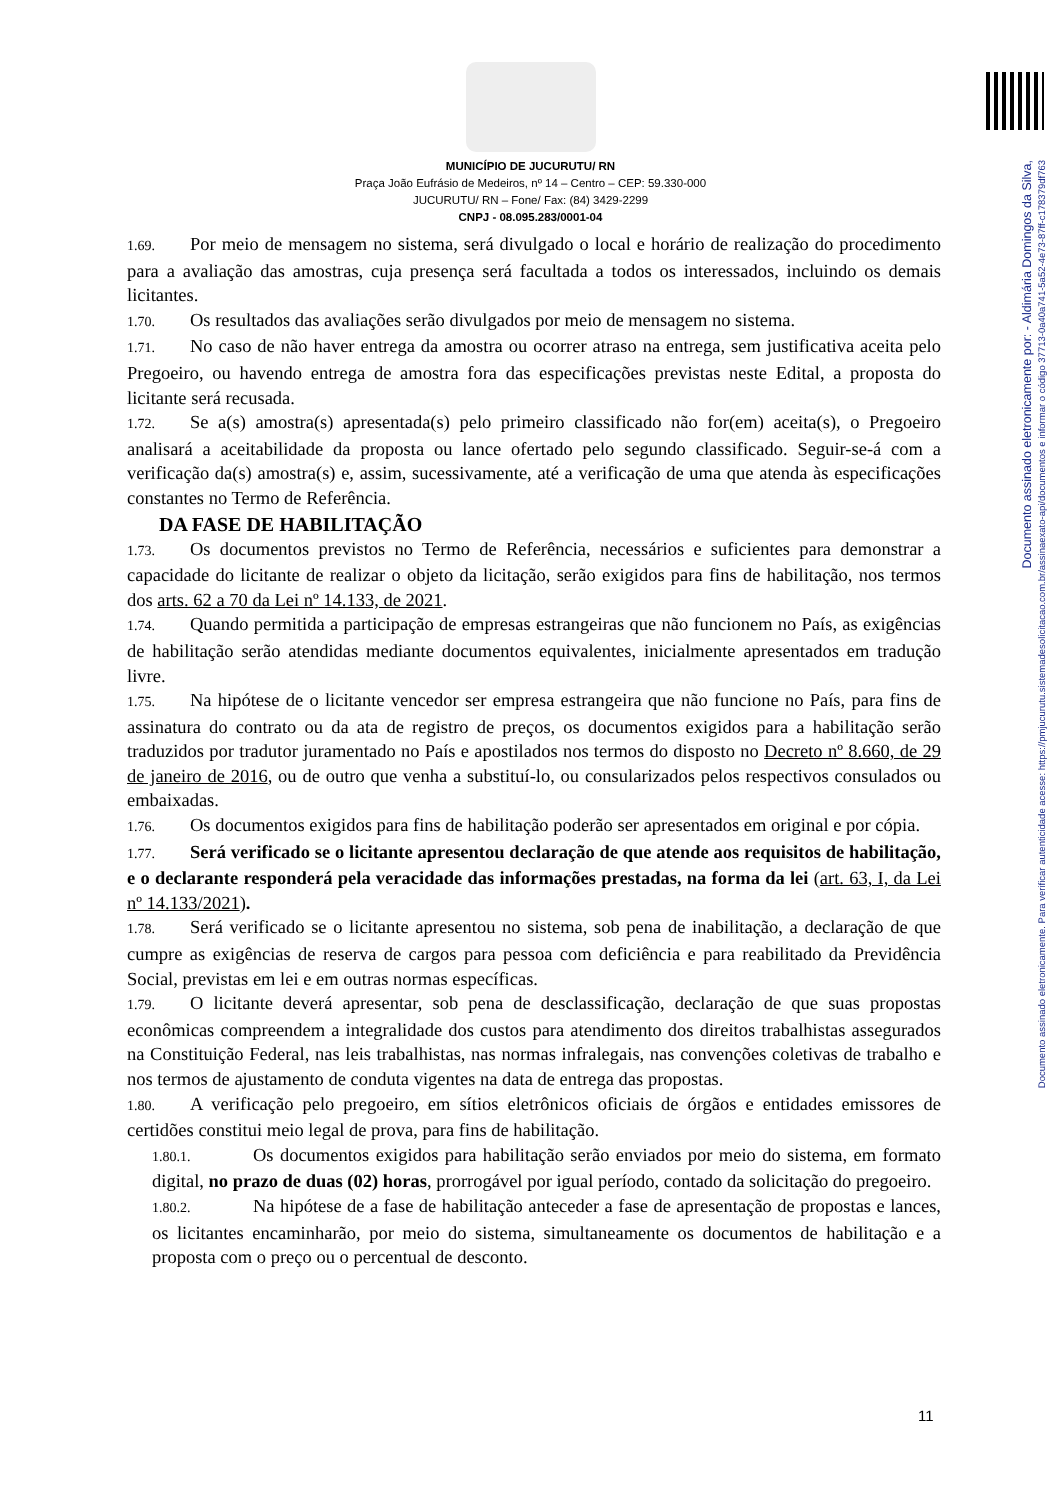Documento assinado eletronicamente por: - Aldimária Domingos da Silva,
Documento assinado eletronicamente. Para verificar autenticidade acesse: https://pmjucurutu.sistemadesolicitacao.com.br/assinaexato-api/documentos e informar o código 37713-0a40a741-5a52-4e73-87ff-c178379df763
MUNICÍPIO DE JUCURUTU/ RN
Praça João Eufrásio de Medeiros, nº 14 – Centro – CEP: 59.330-000
JUCURUTU/ RN – Fone/ Fax: (84) 3429-2299
CNPJ - 08.095.283/0001-04
1.69. Por meio de mensagem no sistema, será divulgado o local e horário de realização do procedimento para a avaliação das amostras, cuja presença será facultada a todos os interessados, incluindo os demais licitantes.
1.70. Os resultados das avaliações serão divulgados por meio de mensagem no sistema.
1.71. No caso de não haver entrega da amostra ou ocorrer atraso na entrega, sem justificativa aceita pelo Pregoeiro, ou havendo entrega de amostra fora das especificações previstas neste Edital, a proposta do licitante será recusada.
1.72. Se a(s) amostra(s) apresentada(s) pelo primeiro classificado não for(em) aceita(s), o Pregoeiro analisará a aceitabilidade da proposta ou lance ofertado pelo segundo classificado. Seguir-se-á com a verificação da(s) amostra(s) e, assim, sucessivamente, até a verificação de uma que atenda às especificações constantes no Termo de Referência.
DA FASE DE HABILITAÇÃO
1.73. Os documentos previstos no Termo de Referência, necessários e suficientes para demonstrar a capacidade do licitante de realizar o objeto da licitação, serão exigidos para fins de habilitação, nos termos dos arts. 62 a 70 da Lei nº 14.133, de 2021.
1.74. Quando permitida a participação de empresas estrangeiras que não funcionem no País, as exigências de habilitação serão atendidas mediante documentos equivalentes, inicialmente apresentados em tradução livre.
1.75. Na hipótese de o licitante vencedor ser empresa estrangeira que não funcione no País, para fins de assinatura do contrato ou da ata de registro de preços, os documentos exigidos para a habilitação serão traduzidos por tradutor juramentado no País e apostilados nos termos do disposto no Decreto nº 8.660, de 29 de janeiro de 2016, ou de outro que venha a substituí-lo, ou consularizados pelos respectivos consulados ou embaixadas.
1.76. Os documentos exigidos para fins de habilitação poderão ser apresentados em original e por cópia.
1.77. Será verificado se o licitante apresentou declaração de que atende aos requisitos de habilitação, e o declarante responderá pela veracidade das informações prestadas, na forma da lei (art. 63, I, da Lei nº 14.133/2021).
1.78. Será verificado se o licitante apresentou no sistema, sob pena de inabilitação, a declaração de que cumpre as exigências de reserva de cargos para pessoa com deficiência e para reabilitado da Previdência Social, previstas em lei e em outras normas específicas.
1.79. O licitante deverá apresentar, sob pena de desclassificação, declaração de que suas propostas econômicas compreendem a integralidade dos custos para atendimento dos direitos trabalhistas assegurados na Constituição Federal, nas leis trabalhistas, nas normas infralegais, nas convenções coletivas de trabalho e nos termos de ajustamento de conduta vigentes na data de entrega das propostas.
1.80. A verificação pelo pregoeiro, em sítios eletrônicos oficiais de órgãos e entidades emissores de certidões constitui meio legal de prova, para fins de habilitação.
1.80.1. Os documentos exigidos para habilitação serão enviados por meio do sistema, em formato digital, no prazo de duas (02) horas, prorrogável por igual período, contado da solicitação do pregoeiro.
1.80.2. Na hipótese de a fase de habilitação anteceder a fase de apresentação de propostas e lances, os licitantes encaminharão, por meio do sistema, simultaneamente os documentos de habilitação e a proposta com o preço ou o percentual de desconto.
11